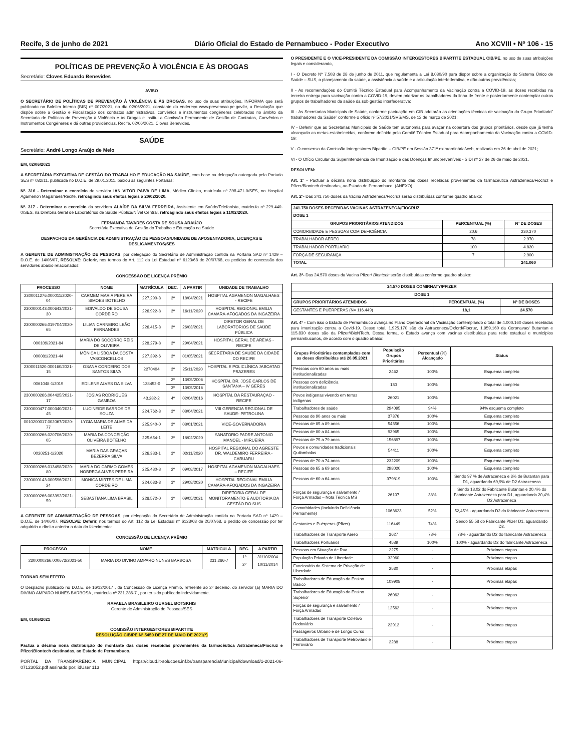Recife, 3 de junho de 2021 Diário Oficial do Estado de Pernambuco - Poder Executivo Ano XCVIII • Nº 106 - 15
POLÍTICAS DE PREVENÇÃO À VIOLÊNCIA E ÀS DROGAS
Secretário: Cloves Eduardo Benevides
AVISO
O SECRETÁRIO DE POLÍTICAS DE PREVENÇÃO À VIOLÊNCIA E ÀS DROGAS, no uso de suas atribuições, INFORMA que será publicado no Boletim Interno (BIS) nº 007/2021, no dia 02/06/2021, constante do endereço www.prevencao.pe.gov.br, a Resolução que dispõe sobre a Gestão e Fiscalização dos contratos administrativos, convênios e instrumentos congêneres celebrados no âmbito da Secretaria de Políticas de Prevenção à Violência e às Drogas e institui a Comissão Permanente de Gestão de Contratos, Convênios e Instrumentos Congêneres e dá outras providências. Recife, 02/06/2021. Cloves Benevides.
SAÚDE
Secretário: André Longo Araújo de Melo
EM, 02/06/2021
A SECRETÁRIA EXECUTIVA DE GESTÃO DO TRABALHO E EDUCAÇÃO NA SAÚDE, com base na delegação outorgada pela Portaria SES nº 032/11, publicada no D.O.E. de 29.01.2011, baixou as seguintes Portarias:
Nº. 316 - Determinar o exercício do servidor IAN VITOR PAIVA DE LIMA, Médico Clínico, matrícula nº 398.471-0/SES, no Hospital Agamenon Magalhães/Recife, retroagindo seus efeitos legais a 20/02/2020.
Nº. 317 - Determinar o exercício da servidora ALAÍDE DA SILVA FERREIRA, Assistente em Saúde/Telefonista, matrícula nº 229.440-0/SES, na Diretoria Geral de Laboratórios de Saúde Pública/Nível Central, retroagindo seus efeitos legais a 11/02/2020.
FERNANDA TAVARES COSTA DE SOUSA ARAÚJO
Secretária Executiva de Gestão do Trabalho e Educação na Saúde
DESPACHOS DA GERÊNCIA DE ADMINISTRAÇÃO DE PESSOAS/UNIDADE DE APOSENTADORIA, LICENÇAS E DESLIGAMENTOS/SES
A GERENTE DE ADMINISTRAÇÃO DE PESSOAS, por delegação do Secretário de Administração contida na Portaria SAD nº 1429 – D.O.E. de 14/06/07, RESOLVE: Deferir, nos termos do Art. 112 da Lei Estadual n° 6123/68 de 20/07/68, os pedidos de concessão dos servidores abaixo relacionados:
CONCESSÃO DE LICENÇA PRÊMIO
| PROCESSO | NOME | MATRÍCULA | DEC. | A PARTIR | UNIDADE DE TRABALHO |
| --- | --- | --- | --- | --- | --- |
| 2300011276.000011/2020-04 | CARMEM MARIA PEREIRA SIMOES BOTELHO | 227.290-3 | 3º | 18/04/2021 | HOSPITAL AGAMENON MAGALHAES - RECIFE |
| 2300000143.000643/2021-30 | EDIVALDO DE SOUSA CORDEIRO | 226.922-8 | 3º | 16/11/2020 | HOSPITAL REGIONAL EMILIA CAMARA-AFOGADOS DA INGAZEIRA |
| 2300000266.019704/2020-65 | LILIAN CARNEIRO LEÃO FERNANDES | 226.415-3 | 3º | 26/03/2021 | DIRETOR GERAL DE LABORATÓRIOS DE SAÚDE PÚBLICA |
| 000109/2021-84 | MARIA DO SOCORRO REIS DE OLIVEIRA | 228.279-8 | 3º | 29/04/2021 | HOSPITAL GERAL DE AREIAS - RECIFE |
| 000081/2021-44 | MÔNICA LISBOA DA COSTA VASCONCELLOS | 227.392-6 | 3º | 01/05/2021 | SECRETARIA DE SAUDE DA CIDADE DO RECIFE |
| 2300011520.000160/2021-15 | OSANA CORDEIRO DOS SANTOS SILVA | 2270404 | 3º | 25/11/2020 | HOSPITAL E POLICLÍNICA JABOATAO PRAZERES |
| 0061048-1/2019 | EDILENE ALVES DA SILVA | 138452-0 | 2º | 13/05/2006 | HOSPITAL DR. JOSE CARLOS DE SANTANA – IV GERES |
| | | | 3º | 13/05/2016 | |
| 2300000266.004425/2021-17 | JOSIAS RODRIGUES GAMBOA | 43.282-2 | 4º | 02/04/2016 | HOSPITAL DA RESTAURAÇAO - RECIFE |
| 2300000477.000340/2021-45 | LUCINEIDE BARROS DE SOUZA | 224.762-3 | 3º | 08/04/2021 | VIII GERENCIA REGIONAL DE SAUDE- PETROLINA |
| 0010200017.002067/2020-77 | LYGIA MARIA DE ALMEIDA LEITE | 225.940-0 | 3º | 08/01/2021 | VICE-GOVERNADORIA |
| 2300000266.020706/2020-05 | MARIA DA CONCEIÇÃO OLIVEIRA BOTELHO | 225.654-1 | 3º | 18/02/2020 | SANATORIO PADRE ANTONIO MANOEL - MIRUEIRA |
| 0020251-1/2020 | MARIA DAS GRAÇAS BEZERRA SILVA | 226.383-1 | 3º | 02/11/2020 | HOSPITAL REGIONAL DO AGRESTE DR. WALDEMIRO FERREIRA -CARUARU |
| 2300000266.013498/2020-80 | MARIA DO CARMO GOMES NOBREGA ALVES PEREIRA | 225.480-8 | 2º | 09/08/2017 | HOSPITAL AGAMENON MAGALHAES – RECIFE |
| 2300000143.000596/2021-24 | MONICA MIRTES DE LIMA CORDEIRO | 224.633-3 | 3º | 29/08/2020 | HOSPITAL REGIONAL EMILIA CAMARA-AFOGADOS DA INGAZEIRA |
| 2300000266.003392/2021-59 | SEBASTIANA LIMA BRASIL | 228.572-0 | 3º | 09/05/2021 | DIRETORIA GERAL DE MONITORAMENTO E AUDITORIA DA GESTÃO DO SUS |
A GERENTE DE ADMINISTRAÇÃO DE PESSOAS, por delegação do Secretário de Administração contida na Portaria SAD nº 1429 – D.O.E. de 14/06/07, RESOLVE: Deferir, nos termos do Art. 112 da Lei Estadual n° 6123/68 de 20/07/68, o pedido de concessão por ter adquirido o direito anterior a data do falecimento:
CONCESSÃO DE LICENÇA PRÊMIO
| PROCESSO | NOME | MATRICULA | DEC. | A PARTIR |
| --- | --- | --- | --- | --- |
| 2300000266.000673/2021-50 | MARIA DO DIVINO AMPARO NUNES BARBOSA | 231.286-7 | 1º | 31/10/2004 |
| | | | 2º | 10/11/2014 |
TORNAR SEM EFEITO
O Despacho publicado no D.O.E. de 16/12/2017 , da Concessão de Licença Prêmio, referente ao 2º decênio, do servidor (a) MARIA DO DIVINO AMPARO NUNES BARBOSA , matrícula nº 231.286-7 , por ter sido publicado indevidamente.
RAFAELA BRASILEIRO GURGEL BOTSKHIS
Gerente de Administração de Pessoas/SES
EM, 01/06/2021
COMISSÃO INTERGESTORES BIPARTITE
RESOLUÇÃO CIB/PE Nº 5459 DE 27 DE MAIO DE 2021(*)
Pactua a décima nona distribuição do montante das doses recebidas provenientes da farmacêutica Astrazeneca/Fiocruz e Pfizer/Biontech destinadas, ao Estado de Pernambuco.
PORTAL DA TRANSPARENCIA MUNICIPAL https://cloud.it-solucoes.inf.br/transparenciaMunicipal/download/1-2021-06-07123052.pdf assinado por: idUser 113
O PRESIDENTE E O VICE-PRESIDENTE DA COMISSÃO INTERGESTORES BIPARTITE ESTADUAL CIB/PE, no uso de suas atribuições legais e considerando,
I - O Decreto Nº 7.508 de 28 de junho de 2011, que regulamenta a Lei 8.080/90 para dispor sobre a organização do Sistema Único de Saúde – SUS, o planejamento da saúde, a assistência a saúde e a articulação interfederativa, e dão outras providências;
II - As recomendações do Comitê Técnico Estadual para Acompanhamento da Vacinação contra a COVID-19, as doses recebidas na terceira entrega para vacinação contra a COVID-19, devem priorizar os trabalhadores da linha de frente e posteriormente contemplar outros grupos de trabalhadores da saúde da sob gestão interfederativa;
III - As Secretarias Municipais de Saúde, conforme pactuação em CIB adotarão as orientações técnicas de vacinação do Grupo Prioritario” trabalhadores da Saúde” conforme o ofício nº 57/2021/SVS/MS, de 12 de março de 2021;
IV - Defenir que as Secretarias Municipais de Saúde tem autonomia para avaçar na cobertura dos grupos prioritários, desde que já tenha alcançado as metas estabelecidas, conforme definido pelo Comitê Técnico Estadual para Acompanhamento da Vacinação contra a COVID-19;
V - O consenso da Comissão Intergestores Bipartite – CIB/PE em Sessão 371ª extraordinária/web, realizada em 26 de abril de 2021;
VI - O Ofício Circular da Superintendência de Imunização e das Doenças Imunopreveníveis - SIDI nº 27 de 26 de maio de 2021.
RESOLVEM:
Art. 1º - Pactuar a décima nona distribuição do montante das doses recebidas provenientes da farmacêutica Astrazeneca/Fiocruz e Pfizer/Biontech destinadas, ao Estado de Pernambuco. (ANEXO)
Art. 2º- Das 241.750 doses da Vacina Astrazeneca/Fiocruz serão distribuídas conforme quadro abaixo:
| 241.750 DOSES RECEBIDAS VACINAS ASTRAZENECA/FIOCRUZ | | |
| --- | --- | --- |
| DOSE 1 | | |
| GRUPOS PRIORITÁRIOS ATENDIDOS | PERCENTUAL (%) | Nº DE DOSES |
| COMORBIDADE E PESSOAS COM DEFICIÊNCIA | 20,6 | 230.370 |
| TRABALHADOR AÉREO | 78 | 2.970 |
| TRABALHADOR PORTUÁRIO | 100 | 4.820 |
| FORÇA DE SEGURANÇA | 7 | 2.900 |
| TOTAL | | 241.060 |
Art. 3º- Das 24.570 doses da Vacina Pfizer/ Biontech serão distribuídas conforme quadro abaixo:
| 24.570 DOSES COMIRNATY/PFIZER | | |
| --- | --- | --- |
| DOSE 1 | | |
| GRUPOS PRIORITÁRIOS ATENDIDOS | PERCENTUAL (%) | Nº DE DOSES |
| GESTANTES E PUÉRPERAS (N= 116.449) | 18,1 | 24.570 |
Art. 4º - Com isso o Estado de Pernambuco avança no Plano Operacional da Vacinação contemplando o total de 4.000.160 doses recebidas para imunização contra a Covid-19. Desse total, 1.925.170 são da Astrazeneca/Oxford/Fiocruz, 1.959.160 da Coronavac/ Butantan e 115.830 doses são da Pfizer//BioNTech. Dessa forma, o Estado avança com vacinas distribuídas para rede estadual e municípios pernambucanos, de acordo com o quadro abaixo:
| Grupos Prioritários contemplados com as doses distribuídas até 26.05.2021 | População Grupos Prioritários | Percentual (%) Alcançado | Status |
| --- | --- | --- | --- |
| Pessoas com 60 anos ou mais institucionalizadas | 2462 | 100% | Esquema completo |
| Pessoas com deficiência institucionalizadas | 130 | 100% | Esquema completo |
| Povos indígenas vivendo em terras indígenas | 26021 | 100% | Esquema completo |
| Trabalhadores de saúde | 294095 | 94% | 94% esquema completo |
| Pessoas de 90 anos ou mais | 37376 | 100% | Esquema completo |
| Pessoas de 85 a 89 anos | 54356 | 100% | Esquema completo |
| Pessoas de 80 a 84 anos | 93965 | 100% | Esquema completo |
| Pessoas de 75 a 79 anos | 156897 | 100% | Esquema completo |
| Povos e comunidades tradicionais Quilombolas | 54411 | 100% | Esquema completo |
| Pessoas de 70 a 74 anos | 232209 | 100% | Esquema completo |
| Pessoas de 65 a 69 anos | 298020 | 100% | Esquema completo |
| Pessoas de 60 a 64 anos | 379819 | 100% | Sendo 97 % de Astrazeneca e 3% de Butantan para D1, aguardando 69,9% de D2 Astrazeneca |
| Forças de segurança e salvamento / Força Armadas – Nota Técnica MS | 26107 | 38% | Sendo 18,02 do Fabricante Butantan e 20,4% do Fabricante Astrazeneca para D1, aguardando 20,4% D2 Astrazeneca |
| Comorbidades (Incluindo Deficiência Pernamente) | 1063623 | 52% | 52,45% - aguardando D2 do fabricante Astrazeneca |
| Gestantes e Puérperas (Pfizer) | 116449 | 74% | Sendo 55,58 do Fabricante Pfizer D1, aguardando D2. |
| Trabalhadores de Transporte Aéreo | 3627 | 78% | 78% - aguardando D2 do fabricante Astrazeneca |
| Trabalhadores Portuários | 4589 | 100% | 100% - aguardando D2 do fabricante Astrazeneca |
| Pessoas em Situação de Rua | 2275 | - | Próximas etapas |
| População Privada de Liberdade | 32960 | - | Próximas etapas |
| Funcionário do Sistema de Privação de Liberdade | 2530 | - | Próximas etapas |
| Trabalhadores de Educação do Ensino Básico | 109908 | - | Próximas etapas |
| Trabalhadores de Educação do Ensino Superior | 26062 | - | Próximas etapas |
| Forças de segurança e salvamento / Força Armadas | 12562 | - | Próximas etapas |
| Trabalhadores de Transporte Coletivo Rodoviário | 22912 | - | Próximas etapas |
| Passageiros Urbano e de Longo Curso | | | |
| Trabalhadores de Transporte Metroviário e Ferroviário | 2288 | - | Próximas etapas |